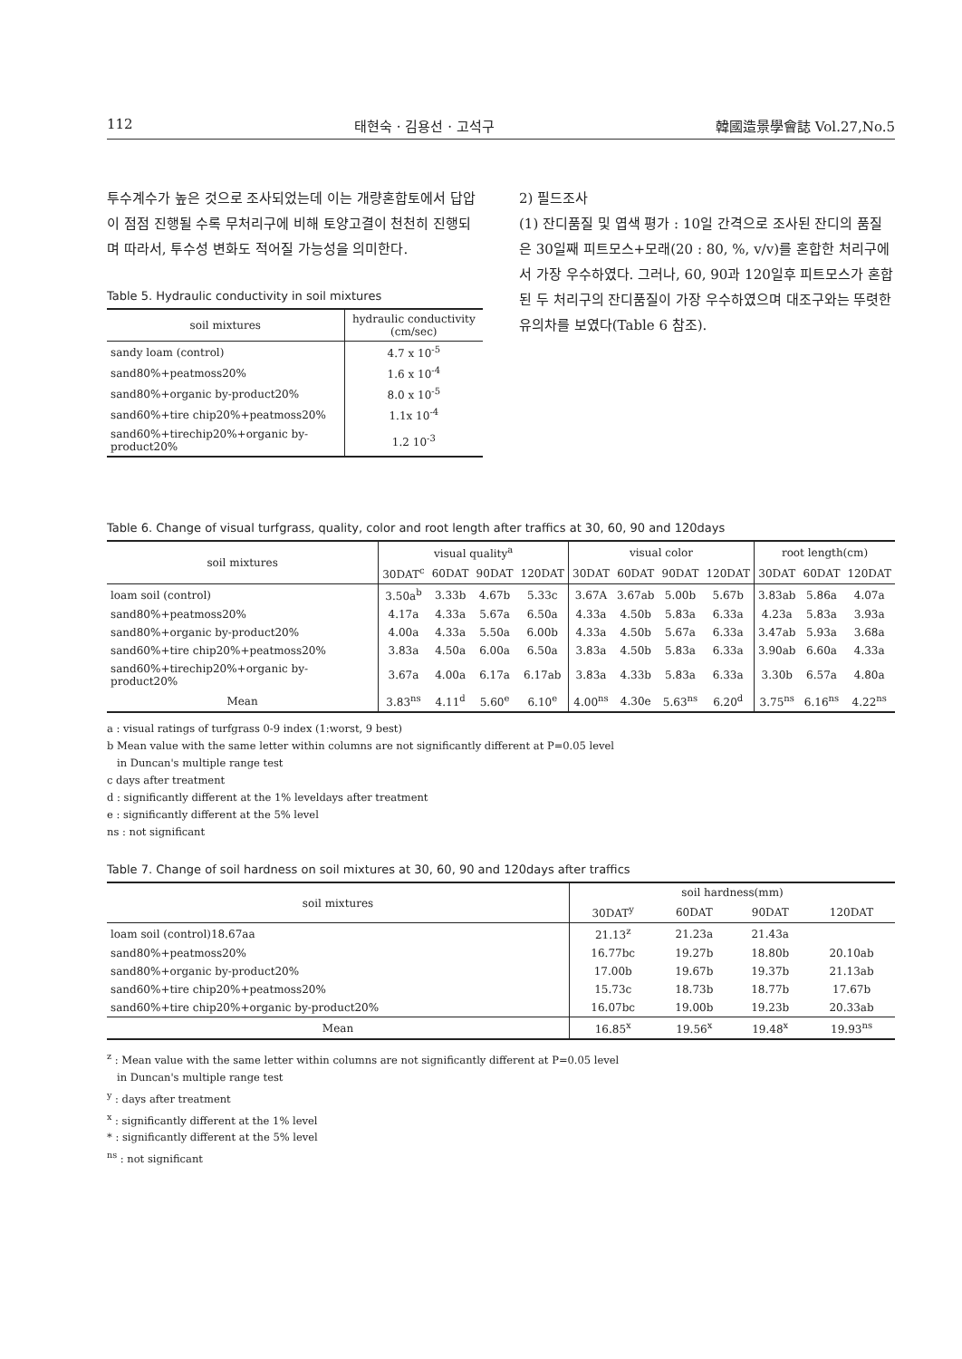112 태현숙 · 김용선 · 고석구 韓國造景學會誌 Vol.27,No.5
투수계수가 높은 것으로 조사되었는데 이는 개량혼합토에서 답압이 점점 진행될 수록 무처리구에 비해 토양고결이 천천히 진행되며 따라서, 투수성 변화도 적어질 가능성을 의미한다.
Table 5. Hydraulic conductivity in soil mixtures
| soil mixtures | hydraulic conductivity (cm/sec) |
| --- | --- |
| sandy loam (control) | 4.7 x 10<sup>-5</sup> |
| sand80%+peatmoss20% | 1.6 x 10<sup>-4</sup> |
| sand80%+organic by-product20% | 8.0 x 10<sup>-5</sup> |
| sand60%+tire chip20%+peatmoss20% | 1.1x 10<sup>-4</sup> |
| sand60%+tirechip20%+organic by-product20% | 1.2 10<sup>-3</sup> |
2) 필드조사
(1) 잔디품질 및 엽색 평가 : 10일 간격으로 조사된 잔디의 품질은 30일째 피트모스+모래(20 : 80, %, v/v)를 혼합한 처리구에서 가장 우수하였다. 그러나, 60, 90과 120일후 피트모스가 혼합된 두 처리구의 잔디품질이 가장 우수하였으며 대조구와는 뚜렷한 유의차를 보였다(Table 6 참조).
Table 6. Change of visual turfgrass, quality, color and root length after traffics at 30, 60, 90 and 120days
| soil mixtures | visual quality<sup>a</sup> | | | | visual color | | | | root length(cm) | | |
| --- | --- | --- | --- | --- | --- | --- | --- | --- | --- | --- | --- |
| | 30DAT<sup>c</sup> | 60DAT | 90DAT | 120DAT | 30DAT | 60DAT | 90DAT | 120DAT | 30DAT | 60DAT | 120DAT |
| loam soil (control) | 3.50a<sup>b</sup> | 3.33b | 4.67b | 5.33c | 3.67A | 3.67ab | 5.00b | 5.67b | 3.83ab | 5.86a | 4.07a |
| sand80%+peatmoss20% | 4.17a | 4.33a | 5.67a | 6.50a | 4.33a | 4.50b | 5.83a | 6.33a | 4.23a | 5.83a | 3.93a |
| sand80%+organic by-product20% | 4.00a | 4.33a | 5.50a | 6.00b | 4.33a | 4.50b | 5.67a | 6.33a | 3.47ab | 5.93a | 3.68a |
| sand60%+tire chip20%+peatmoss20% | 3.83a | 4.50a | 6.00a | 6.50a | 3.83a | 4.50b | 5.83a | 6.33a | 3.90ab | 6.60a | 4.33a |
| sand60%+tirechip20%+organic by-product20% | 3.67a | 4.00a | 6.17a | 6.17ab | 3.83a | 4.33b | 5.83a | 6.33a | 3.30b | 6.57a | 4.80a |
| Mean | 3.83<sup>ns</sup> | 4.11<sup>d</sup> | 5.60<sup>e</sup> | 6.10<sup>e</sup> | 4.00<sup>ns</sup> | 4.30e | 5.63<sup>ns</sup> | 6.20<sup>d</sup> | 3.75<sup>ns</sup> | 6.16<sup>ns</sup> | 4.22<sup>ns</sup> |
a : visual ratings of turfgrass 0-9 index (1:worst, 9 best)
b Mean value with the same letter within columns are not significantly different at P=0.05 level
in Duncan's multiple range test
c days after treatment
d : significantly different at the 1% leveldays after treatment
e : significantly different at the 5% level
ns : not significant
Table 7. Change of soil hardness on soil mixtures at 30, 60, 90 and 120days after traffics
| soil mixtures | soil hardness(mm) | | | |
| --- | --- | --- | --- | --- |
| | 30DAT<sup>y</sup> | 60DAT | 90DAT | 120DAT |
| loam soil (control)18.67aa | 21.13<sup>z</sup> | 21.23a | 21.43a | |
| sand80%+peatmoss20% | 16.77bc | 19.27b | 18.80b | 20.10ab |
| sand80%+organic by-product20% | 17.00b | 19.67b | 19.37b | 21.13ab |
| sand60%+tire chip20%+peatmoss20% | 15.73c | 18.73b | 18.77b | 17.67b |
| sand60%+tire chip20%+organic by-product20% | 16.07bc | 19.00b | 19.23b | 20.33ab |
| Mean | 16.85<sup>x</sup> | 19.56<sup>x</sup> | 19.48<sup>x</sup> | 19.93<sup>ns</sup> |
<sup>z</sup> : Mean value with the same letter within columns are not significantly different at P=0.05 level
in Duncan's multiple range test
<sup>y</sup> : days after treatment
<sup>x</sup> : significantly different at the 1% level
* : significantly different at the 5% level
<sup>ns</sup> : not significant